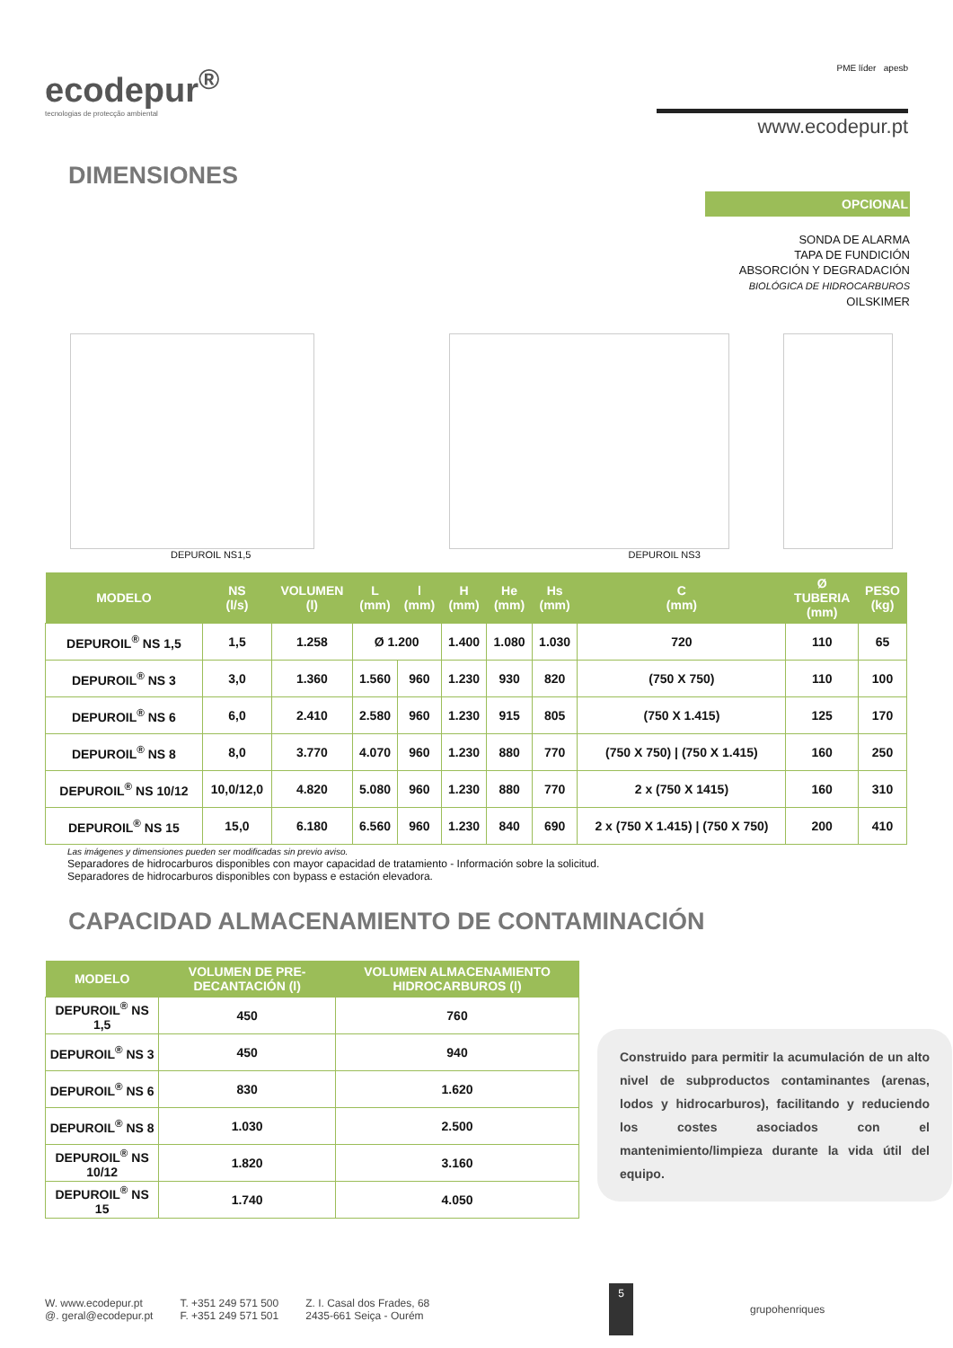ecodepur<sup>®</sup>
tecnologias de protecção ambiental
PME líder apesb
www.ecodepur.pt
DIMENSIONES
OPCIONAL
SONDA DE ALARMA
TAPA DE FUNDICIÓN
ABSORCIÓN Y DEGRADACIÓN
BIOLÓGICA DE HIDROCARBUROS
OILSKIMER
DEPUROIL NS1,5 DEPUROIL NS3
| MODELO | NS (l/s) | VOLUMEN (l) | L (mm) | l (mm) | H (mm) | He (mm) | Hs (mm) | C (mm) | Ø TUBERIA (mm) | PESO (kg) |
| --- | --- | --- | --- | --- | --- | --- | --- | --- | --- | --- |
| DEPUROIL<sup>®</sup> NS 1,5 | 1,5 | 1.258 | Ø 1.200 | | 1.400 | 1.080 | 1.030 | 720 | 110 | 65 |
| DEPUROIL<sup>®</sup> NS 3 | 3,0 | 1.360 | 1.560 | 960 | 1.230 | 930 | 820 | (750 X 750) | 110 | 100 |
| DEPUROIL<sup>®</sup> NS 6 | 6,0 | 2.410 | 2.580 | 960 | 1.230 | 915 | 805 | (750 X 1.415) | 125 | 170 |
| DEPUROIL<sup>®</sup> NS 8 | 8,0 | 3.770 | 4.070 | 960 | 1.230 | 880 | 770 | (750 X 750) / (750 X 1.415) | 160 | 250 |
| DEPUROIL<sup>®</sup> NS 10/12 | 10,0/12,0 | 4.820 | 5.080 | 960 | 1.230 | 880 | 770 | 2 x (750 X 1415) | 160 | 310 |
| DEPUROIL<sup>®</sup> NS 15 | 15,0 | 6.180 | 6.560 | 960 | 1.230 | 840 | 690 | 2 x (750 X 1.415) / (750 X 750) | 200 | 410 |
Las imágenes y dimensiones pueden ser modificadas sin previo aviso.
Separadores de hidrocarburos disponibles con mayor capacidad de tratamiento - Información sobre la solicitud.
Separadores de hidrocarburos disponibles con bypass e estación elevadora.
CAPACIDAD ALMACENAMIENTO DE CONTAMINACIÓN
| MODELO | VOLUMEN DE PRE-DECANTACIÓN (l) | VOLUMEN ALMACENAMIENTO HIDROCARBUROS (l) |
| --- | --- | --- |
| DEPUROIL<sup>®</sup> NS 1,5 | 450 | 760 |
| DEPUROIL<sup>®</sup> NS 3 | 450 | 940 |
| DEPUROIL<sup>®</sup> NS 6 | 830 | 1.620 |
| DEPUROIL<sup>®</sup> NS 8 | 1.030 | 2.500 |
| DEPUROIL<sup>®</sup> NS 10/12 | 1.820 | 3.160 |
| DEPUROIL<sup>®</sup> NS 15 | 1.740 | 4.050 |
Construido para permitir la acumulación de un alto nivel de subproductos contaminantes (arenas, lodos y hidrocarburos), facilitando y reduciendo los costes asociados con el mantenimiento/limpieza durante la vida útil del equipo.
W. www.ecodepur.pt
@. geral@ecodepur.pt
T. +351 249 571 500
F. +351 249 571 501
Z. I. Casal dos Frades, 68
2435-661 Seiça - Ourém
5
grupohenriques